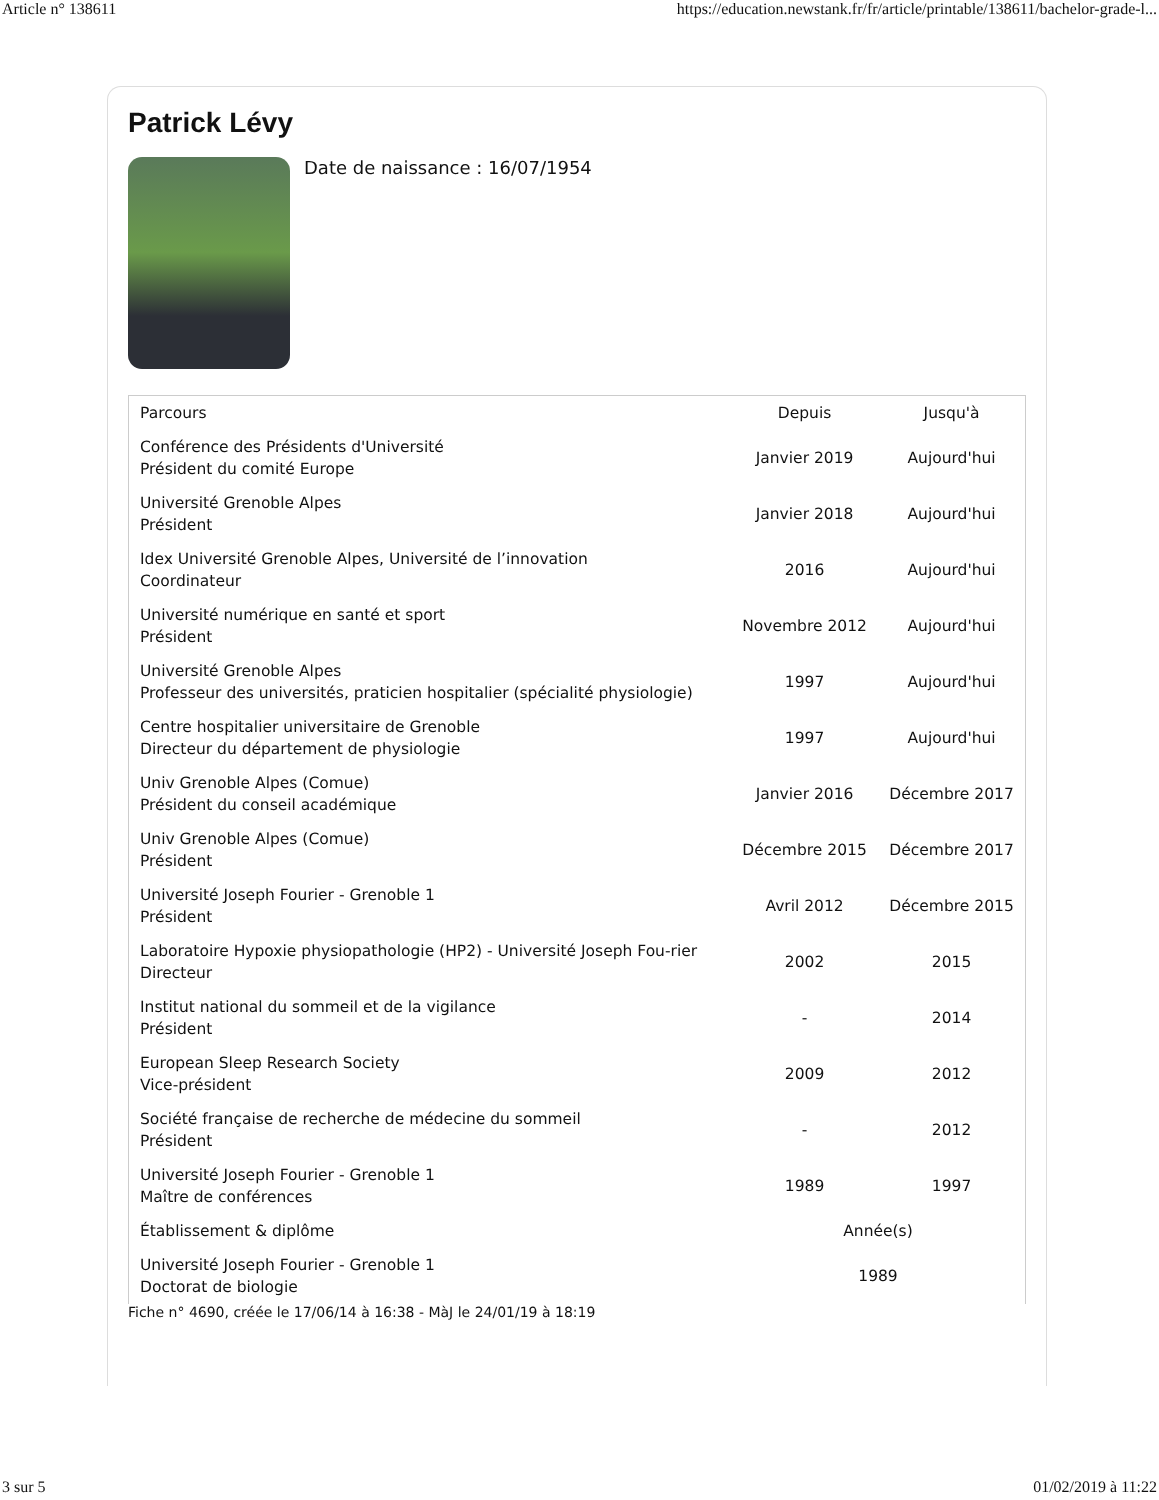Article n° 138611 https://education.newstank.fr/fr/article/printable/138611/bachelor-grade-l...
Patrick Lévy
Date de naissance : 16/07/1954
| Parcours | Depuis | Jusqu'à |
| --- | --- | --- |
| Conférence des Présidents d'Université Président du comité Europe | Janvier 2019 | Aujourd'hui |
| Université Grenoble Alpes Président | Janvier 2018 | Aujourd'hui |
| Idex Université Grenoble Alpes, Université de l’innovation Coordinateur | 2016 | Aujourd'hui |
| Université numérique en santé et sport Président | Novembre 2012 | Aujourd'hui |
| Université Grenoble Alpes Professeur des universités, praticien hospitalier (spécialité physiologie) | 1997 | Aujourd'hui |
| Centre hospitalier universitaire de Grenoble Directeur du département de physiologie | 1997 | Aujourd'hui |
| Univ Grenoble Alpes (Comue) Président du conseil académique | Janvier 2016 | Décembre 2017 |
| Univ Grenoble Alpes (Comue) Président | Décembre 2015 | Décembre 2017 |
| Université Joseph Fourier - Grenoble 1 Président | Avril 2012 | Décembre 2015 |
| Laboratoire Hypoxie physiopathologie (HP2) - Université Joseph Fou-rier Directeur | 2002 | 2015 |
| Institut national du sommeil et de la vigilance Président | - | 2014 |
| European Sleep Research Society Vice-président | 2009 | 2012 |
| Société française de recherche de médecine du sommeil Président | - | 2012 |
| Université Joseph Fourier - Grenoble 1 Maître de conférences | 1989 | 1997 |
| Établissement & diplôme | Année(s) | |
| Université Joseph Fourier - Grenoble 1 Doctorat de biologie | 1989 | |
Fiche n° 4690, créée le 17/06/14 à 16:38 - MàJ le 24/01/19 à 18:19
3 sur 5 01/02/2019 à 11:22